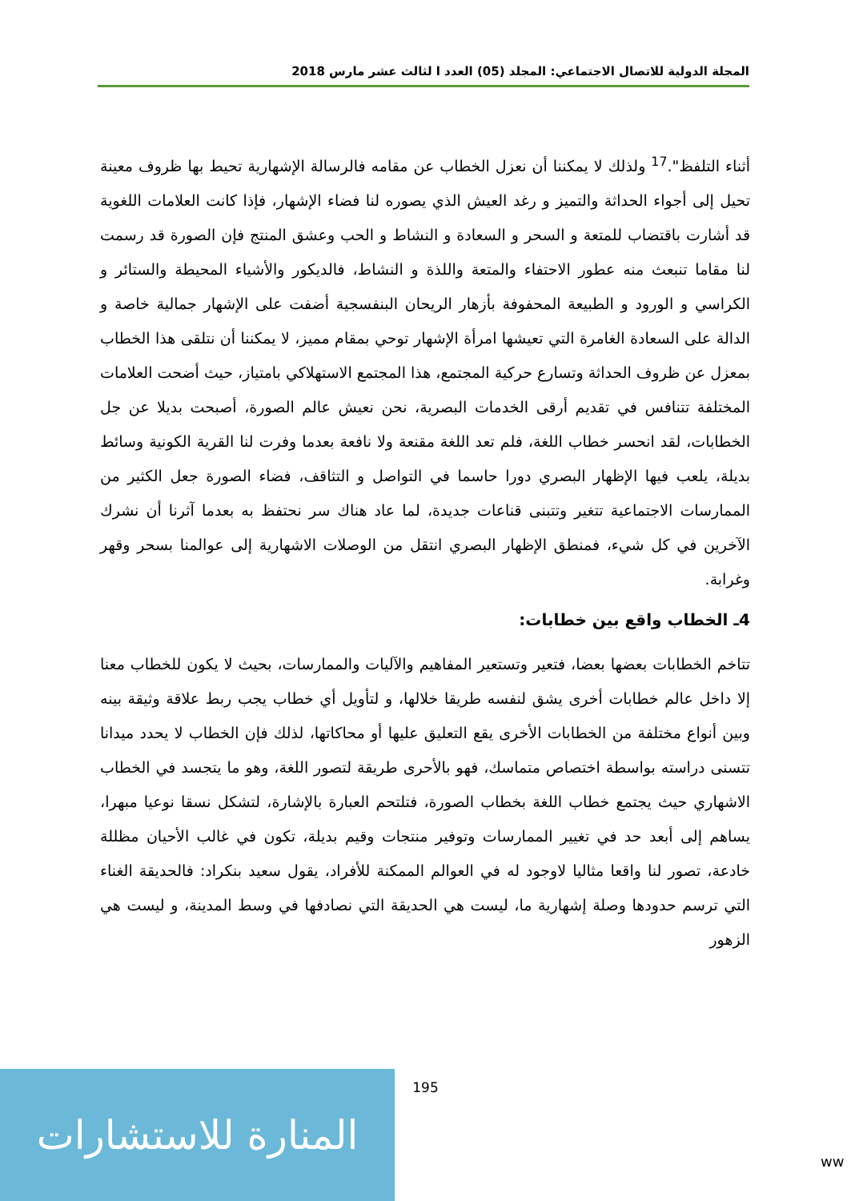المجلة الدولية للاتصال الاجتماعي: المجلد (05) العدد ا لثالث عشر مارس 2018
أثناء التلفظ".<sup>17</sup> ولذلك لا يمكننا أن نعزل الخطاب عن مقامه فالرسالة الإشهارية تحيط بها ظروف معينة تحيل إلى أجواء الحداثة والتميز و رغد العيش الذي يصوره لنا فضاء الإشهار، فإذا كانت العلامات اللغوية قد أشارت باقتضاب للمتعة و السحر و السعادة و النشاط و الحب وعشق المنتج فإن الصورة قد رسمت لنا مقاما تنبعث منه عطور الاحتفاء والمتعة واللذة و النشاط، فالديكور والأشياء المحيطة والستائر و الكراسي و الورود و الطبيعة المحفوفة بأزهار الريحان البنفسجية أضفت على الإشهار جمالية خاصة و الدالة على السعادة الغامرة التي تعيشها امرأة الإشهار توحي بمقام مميز، لا يمكننا أن نتلقى هذا الخطاب بمعزل عن ظروف الحداثة وتسارع حركية المجتمع، هذا المجتمع الاستهلاكي بامتياز، حيث أضحت العلامات المختلفة تتنافس في تقديم أرقى الخدمات البصرية، نحن نعيش عالم الصورة، أصبحت بديلا عن جل الخطابات، لقد انحسر خطاب اللغة، فلم تعد اللغة مقنعة ولا نافعة بعدما وفرت لنا القرية الكونية وسائط بديلة، يلعب فيها الإظهار البصري دورا حاسما في التواصل و التثاقف، فضاء الصورة جعل الكثير من الممارسات الاجتماعية تتغير وتتبنى قناعات جديدة، لما عاد هناك سر نحتفظ به بعدما آثرنا أن نشرك الآخرين في كل شيء، فمنطق الإظهار البصري انتقل من الوصلات الاشهارية إلى عوالمنا بسحر وقهر وغرابة.
4ـ الخطاب واقع بين خطابات:
تتاخم الخطابات بعضها بعضا، فتعير وتستعير المفاهيم والآليات والممارسات، بحيث لا يكون للخطاب معنا إلا داخل عالم خطابات أخرى يشق لنفسه طريقا خلالها، و لتأويل أي خطاب يجب ربط علاقة وثيقة بينه وبين أنواع مختلفة من الخطابات الأخرى يقع التعليق عليها أو محاكاتها، لذلك فإن الخطاب لا يحدد ميدانا تتسنى دراسته بواسطة اختصاص متماسك، فهو بالأحرى طريقة لتصور اللغة، وهو ما يتجسد في الخطاب الاشهاري حيث يجتمع خطاب اللغة بخطاب الصورة، فتلتحم العبارة بالإشارة، لتشكل نسقا نوعيا مبهرا، يساهم إلى أبعد حد في تغيير الممارسات وتوفير منتجات وقيم بديلة، تكون في غالب الأحيان مظللة خادعة، تصور لنا واقعا مثاليا لاوجود له في العوالم الممكنة للأفراد، يقول سعيد بنكراد: فالحديقة الغناء التي ترسم حدودها وصلة إشهارية ما، ليست هي الحديقة التي نصادفها في وسط المدينة، و ليست هي الزهور
195
المنارة للاستشارات
ww